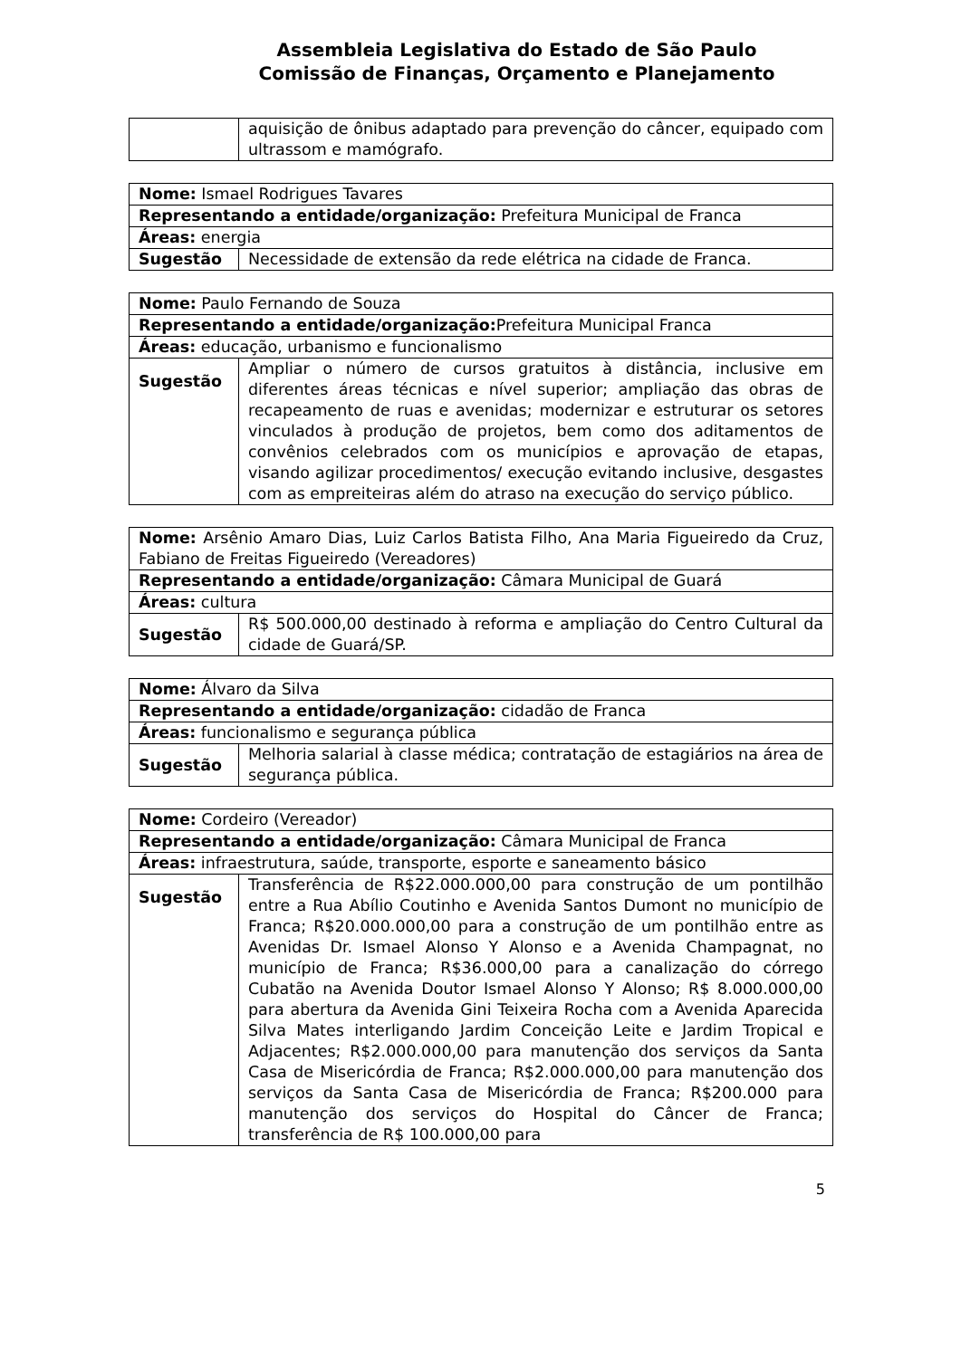Assembleia Legislativa do Estado de São Paulo
Comissão de Finanças, Orçamento e Planejamento
| | aquisição de ônibus adaptado para prevenção do câncer, equipado com ultrassom e mamógrafo. |
| Nome: Ismael Rodrigues Tavares | |
| Representando a entidade/organização: Prefeitura Municipal de Franca | |
| Áreas: energia | |
| Sugestão | Necessidade de extensão da rede elétrica na cidade de Franca. |
| Nome: Paulo Fernando de Souza | |
| Representando a entidade/organização: Prefeitura Municipal Franca | |
| Áreas: educação, urbanismo e funcionalismo | |
| Sugestão | Ampliar o número de cursos gratuitos à distância, inclusive em diferentes áreas técnicas e nível superior; ampliação das obras de recapeamento de ruas e avenidas; modernizar e estruturar os setores vinculados à produção de projetos, bem como dos aditamentos de convênios celebrados com os municípios e aprovação de etapas, visando agilizar procedimentos/ execução evitando inclusive, desgastes com as empreiteiras além do atraso na execução do serviço público. |
| Nome: Arsênio Amaro Dias, Luiz Carlos Batista Filho, Ana Maria Figueiredo da Cruz, Fabiano de Freitas Figueiredo (Vereadores) | |
| Representando a entidade/organização: Câmara Municipal de Guará | |
| Áreas: cultura | |
| Sugestão | R$ 500.000,00 destinado à reforma e ampliação do Centro Cultural da cidade de Guará/SP. |
| Nome: Álvaro da Silva | |
| Representando a entidade/organização: cidadão de Franca | |
| Áreas: funcionalismo e segurança pública | |
| Sugestão | Melhoria salarial à classe médica; contratação de estagiários na área de segurança pública. |
| Nome: Cordeiro (Vereador) | |
| Representando a entidade/organização: Câmara Municipal de Franca | |
| Áreas: infraestrutura, saúde, transporte, esporte e saneamento básico | |
| Sugestão | Transferência de R$22.000.000,00 para construção de um pontilhão entre a Rua Abílio Coutinho e Avenida Santos Dumont no município de Franca; R$20.000.000,00 para a construção de um pontilhão entre as Avenidas Dr. Ismael Alonso Y Alonso e a Avenida Champagnat, no município de Franca; R$36.000,00 para a canalização do córrego Cubatão na Avenida Doutor Ismael Alonso Y Alonso; R$ 8.000.000,00 para abertura da Avenida Gini Teixeira Rocha com a Avenida Aparecida Silva Mates interligando Jardim Conceição Leite e Jardim Tropical e Adjacentes; R$2.000.000,00 para manutenção dos serviços da Santa Casa de Misericórdia de Franca; R$2.000.000,00 para manutenção dos serviços da Santa Casa de Misericórdia de Franca; R$200.000 para manutenção dos serviços do Hospital do Câncer de Franca; transferência de R$ 100.000,00 para |
5